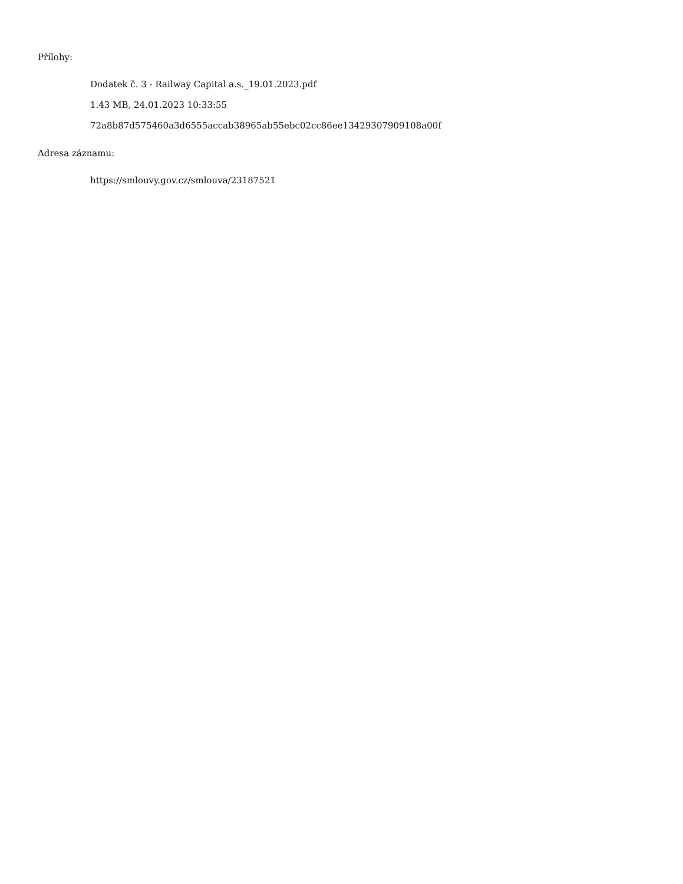Přílohy:
Dodatek č. 3 - Railway Capital a.s._19.01.2023.pdf
1.43 MB, 24.01.2023 10:33:55
72a8b87d575460a3d6555accab38965ab55ebc02cc86ee13429307909108a00f
Adresa záznamu:
https://smlouvy.gov.cz/smlouva/23187521